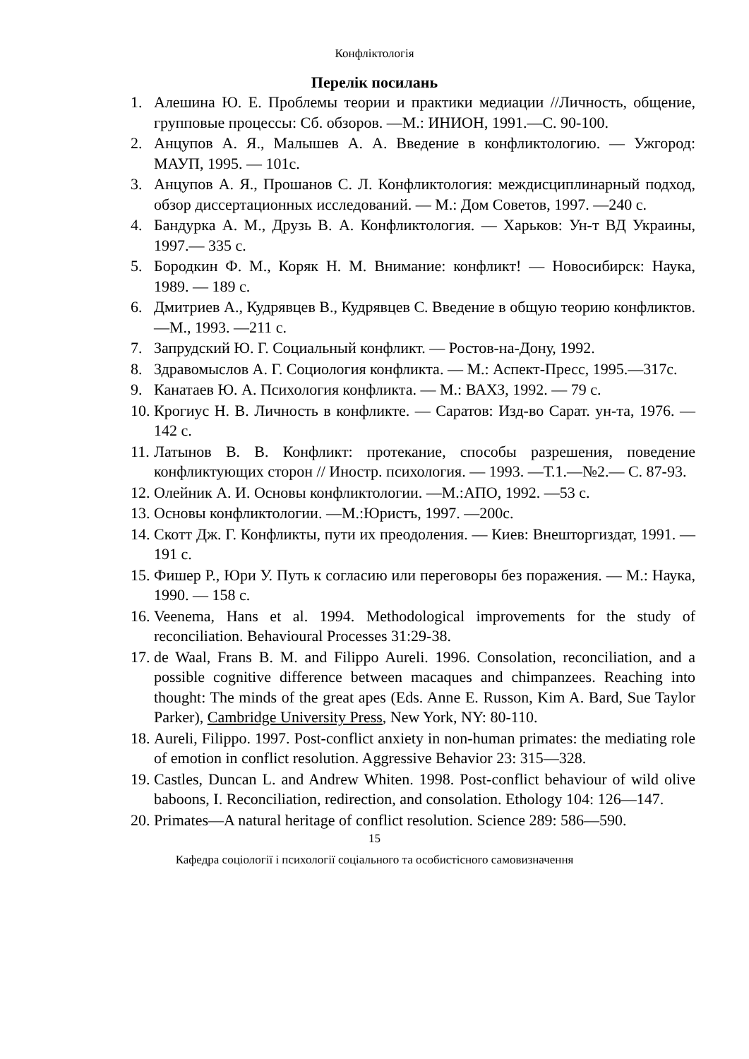Конфліктологія
Перелік посилань
1. Алешина Ю. Е. Проблемы теории и практики медиации //Личность, общение, групповые процессы: Сб. обзоров. —М.: ИНИОН, 1991.—С. 90-100.
2. Анцупов А. Я., Малышев А. А. Введение в конфликтологию. — Ужгород: МАУП, 1995. — 101с.
3. Анцупов А. Я., Прошанов С. Л. Конфликтология: междисциплинарный подход, обзор диссертационных исследований. — М.: Дом Советов, 1997. —240 с.
4. Бандурка А. М., Друзь В. А. Конфликтология. — Харьков: Ун-т ВД Украины, 1997.— 335 с.
5. Бородкин Ф. М., Коряк Н. М. Внимание: конфликт! — Новосибирск: Наука, 1989. — 189 с.
6. Дмитриев А., Кудрявцев В., Кудрявцев С. Введение в общую теорию конфликтов. —М., 1993. —211 с.
7. Запрудский Ю. Г. Социальный конфликт. — Ростов-на-Дону, 1992.
8. Здравомыслов А. Г. Социология конфликта. — М.: Аспект-Пресс, 1995.—317с.
9. Канатаев Ю. А. Психология конфликта. — М.: ВАХЗ, 1992. — 79 с.
10. Крогиус Н. В. Личность в конфликте. — Саратов: Изд-во Сарат. ун-та, 1976. —142 с.
11. Латынов В. В. Конфликт: протекание, способы разрешения, поведение конфликтующих сторон // Иностр. психология. — 1993. —Т.1.—№2.— С. 87-93.
12. Олейник А. И. Основы конфликтологии. —М.:АПО, 1992. —53 с.
13. Основы конфликтологии. —М.:Юристъ, 1997. —200с.
14. Скотт Дж. Г. Конфликты, пути их преодоления. — Киев: Внешторгиздат, 1991. —191 с.
15. Фишер Р., Юри У. Путь к согласию или переговоры без поражения. — М.: Наука, 1990. — 158 с.
16. Veenema, Hans et al. 1994. Methodological improvements for the study of reconciliation. Behavioural Processes 31:29-38.
17. de Waal, Frans B. M. and Filippo Aureli. 1996. Consolation, reconciliation, and a possible cognitive difference between macaques and chimpanzees. Reaching into thought: The minds of the great apes (Eds. Anne E. Russon, Kim A. Bard, Sue Taylor Parker), Cambridge University Press, New York, NY: 80-110.
18. Aureli, Filippo. 1997. Post-conflict anxiety in non-human primates: the mediating role of emotion in conflict resolution. Aggressive Behavior 23: 315—328.
19. Castles, Duncan L. and Andrew Whiten. 1998. Post-conflict behaviour of wild olive baboons, I. Reconciliation, redirection, and consolation. Ethology 104: 126—147.
20. Primates—A natural heritage of conflict resolution. Science 289: 586—590.
15
Кафедра соціології і психології соціального та особистісного самовизначення